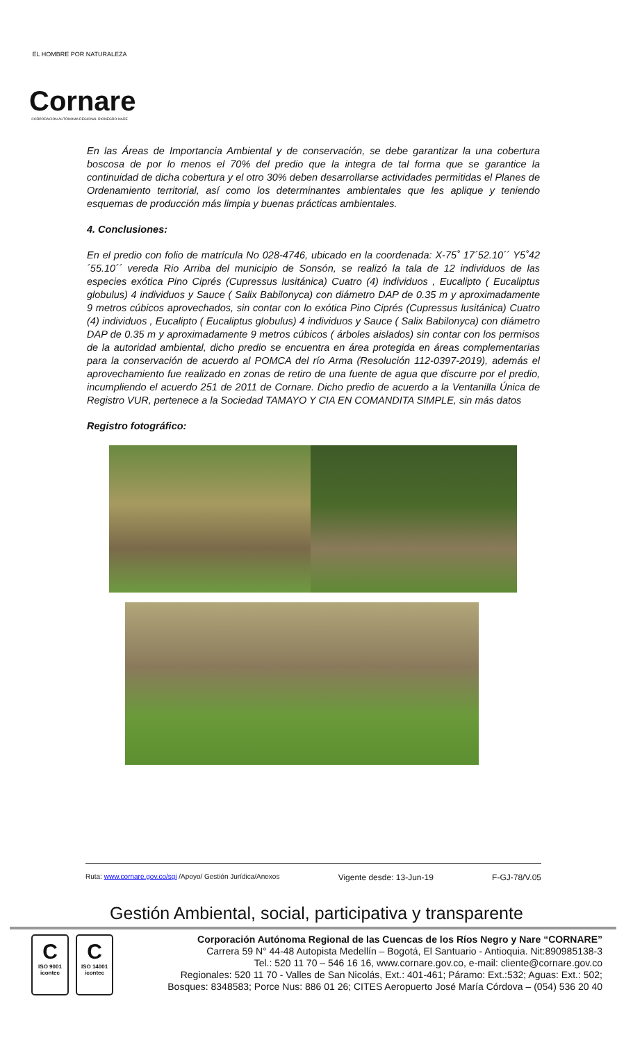EL HOMBRE POR NATURALEZA
Cornare
CORPORACIÓN AUTÓNOMA REGIONAL RIONEGRO-NARE
En las Áreas de Importancia Ambiental y de conservación, se debe garantizar la una cobertura boscosa de por lo menos el 70% del predio que la integra de tal forma que se garantice la continuidad de dicha cobertura y el otro 30% deben desarrollarse actividades permitidas el Planes de Ordenamiento territorial, así como los determinantes ambientales que les aplique y teniendo esquemas de producción más limpia y buenas prácticas ambientales.
4. Conclusiones:
En el predio con folio de matrícula No 028-4746, ubicado en la coordenada: X-75˚ 17´52.10´´ Y5˚42´55.10´´ vereda Rio Arriba del municipio de Sonsón, se realizó la tala de 12 individuos de las especies exótica Pino Ciprés (Cupressus lusitánica) Cuatro (4) individuos , Eucalipto ( Eucaliptus globulus) 4 individuos y Sauce ( Salix Babilonyca) con diámetro DAP de 0.35 m y aproximadamente 9 metros cúbicos aprovechados, sin contar con lo exótica Pino Ciprés (Cupressus lusitánica) Cuatro (4) individuos , Eucalipto ( Eucaliptus globulus) 4 individuos y Sauce ( Salix Babilonyca) con diámetro DAP de 0.35 m y aproximadamente 9 metros cúbicos ( árboles aislados) sin contar con los permisos de la autoridad ambiental, dicho predio se encuentra en área protegida en áreas complementarias para la conservación de acuerdo al POMCA del río Arma (Resolución 112-0397-2019), además el aprovechamiento fue realizado en zonas de retiro de una fuente de agua que discurre por el predio, incumpliendo el acuerdo 251 de 2011 de Cornare. Dicho predio de acuerdo a la Ventanilla Única de Registro VUR, pertenece a la Sociedad TAMAYO Y CIA EN COMANDITA SIMPLE, sin más datos
Registro fotográfico:
Ruta: www.cornare.gov.co/sgi /Apoyo/ Gestión Jurídica/Anexos Vigente desde: 13-Jun-19 F-GJ-78/V.05
Gestión Ambiental, social, participativa y transparente
C
ISO 9001
icontec
C
ISO 14001
icontec
Corporación Autónoma Regional de las Cuencas de los Ríos Negro y Nare “CORNARE”
Carrera 59 N° 44-48 Autopista Medellín – Bogotá, El Santuario - Antioquia. Nit:890985138-3
Tel.: 520 11 70 – 546 16 16, www.cornare.gov.co, e-mail: cliente@cornare.gov.co
Regionales: 520 11 70 - Valles de San Nicolás, Ext.: 401-461; Páramo: Ext.:532; Aguas: Ext.: 502;
Bosques: 8348583; Porce Nus: 886 01 26; CITES Aeropuerto José María Córdova – (054) 536 20 40